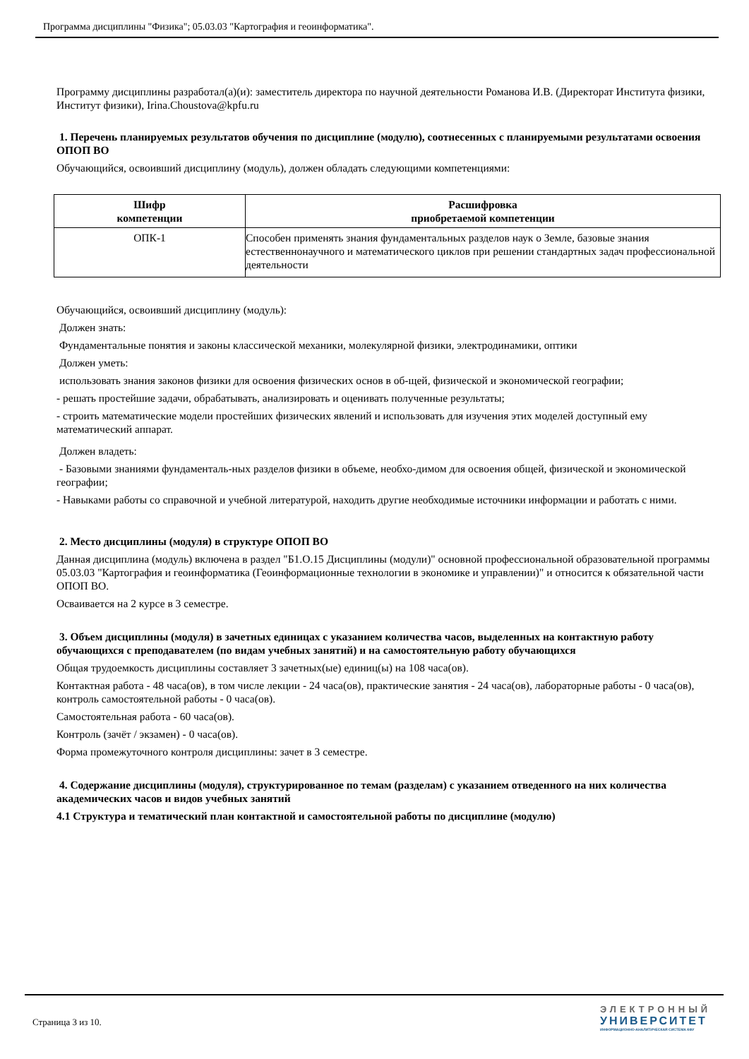Программа дисциплины "Физика"; 05.03.03 "Картография и геоинформатика".
Программу дисциплины разработал(а)(и): заместитель директора по научной деятельности Романова И.В. (Директорат Института физики, Институт физики), Irina.Choustova@kpfu.ru
1. Перечень планируемых результатов обучения по дисциплине (модулю), соотнесенных с планируемыми результатами освоения ОПОП ВО
Обучающийся, освоивший дисциплину (модуль), должен обладать следующими компетенциями:
| Шифр компетенции | Расшифровка приобретаемой компетенции |
| --- | --- |
| ОПК-1 | Способен применять знания фундаментальных разделов наук о Земле, базовые знания естественнонаучного и математического циклов при решении стандартных задач профессиональной деятельности |
Обучающийся, освоивший дисциплину (модуль):
Должен знать:
Фундаментальные понятия и законы классической механики, молекулярной физики, электродинамики, оптики
Должен уметь:
использовать знания законов физики для освоения физических основ в об-щей, физической и экономической географии;
- решать простейшие задачи, обрабатывать, анализировать и оценивать полученные результаты;
- строить математические модели простейших физических явлений и использовать для изучения этих моделей доступный ему математический аппарат.
Должен владеть:
- Базовыми знаниями фундаменталь-ных разделов физики в объеме, необхо-димом для освоения общей, физической и экономической географии;
- Навыками работы со справочной и учебной литературой, находить другие необходимые источники информации и работать с ними.
2. Место дисциплины (модуля) в структуре ОПОП ВО
Данная дисциплина (модуль) включена в раздел "Б1.О.15 Дисциплины (модули)" основной профессиональной образовательной программы 05.03.03 "Картография и геоинформатика (Геоинформационные технологии в экономике и управлении)" и относится к обязательной части ОПОП ВО.
Осваивается на 2 курсе в 3 семестре.
3. Объем дисциплины (модуля) в зачетных единицах с указанием количества часов, выделенных на контактную работу обучающихся с преподавателем (по видам учебных занятий) и на самостоятельную работу обучающихся
Общая трудоемкость дисциплины составляет 3 зачетных(ые) единиц(ы) на 108 часа(ов).
Контактная работа - 48 часа(ов), в том числе лекции - 24 часа(ов), практические занятия - 24 часа(ов), лабораторные работы - 0 часа(ов), контроль самостоятельной работы - 0 часа(ов).
Самостоятельная работа - 60 часа(ов).
Контроль (зачёт / экзамен) - 0 часа(ов).
Форма промежуточного контроля дисциплины: зачет в 3 семестре.
4. Содержание дисциплины (модуля), структурированное по темам (разделам) с указанием отведенного на них количества академических часов и видов учебных занятий
4.1 Структура и тематический план контактной и самостоятельной работы по дисциплине (модулю)
Страница 3 из 10.
ЭЛЕКТРОННЫЙ
УНИВЕРСИТЕТ
ИНФОРМАЦИОННО-АНАЛИТИЧЕСКАЯ СИСТЕМА КФУ